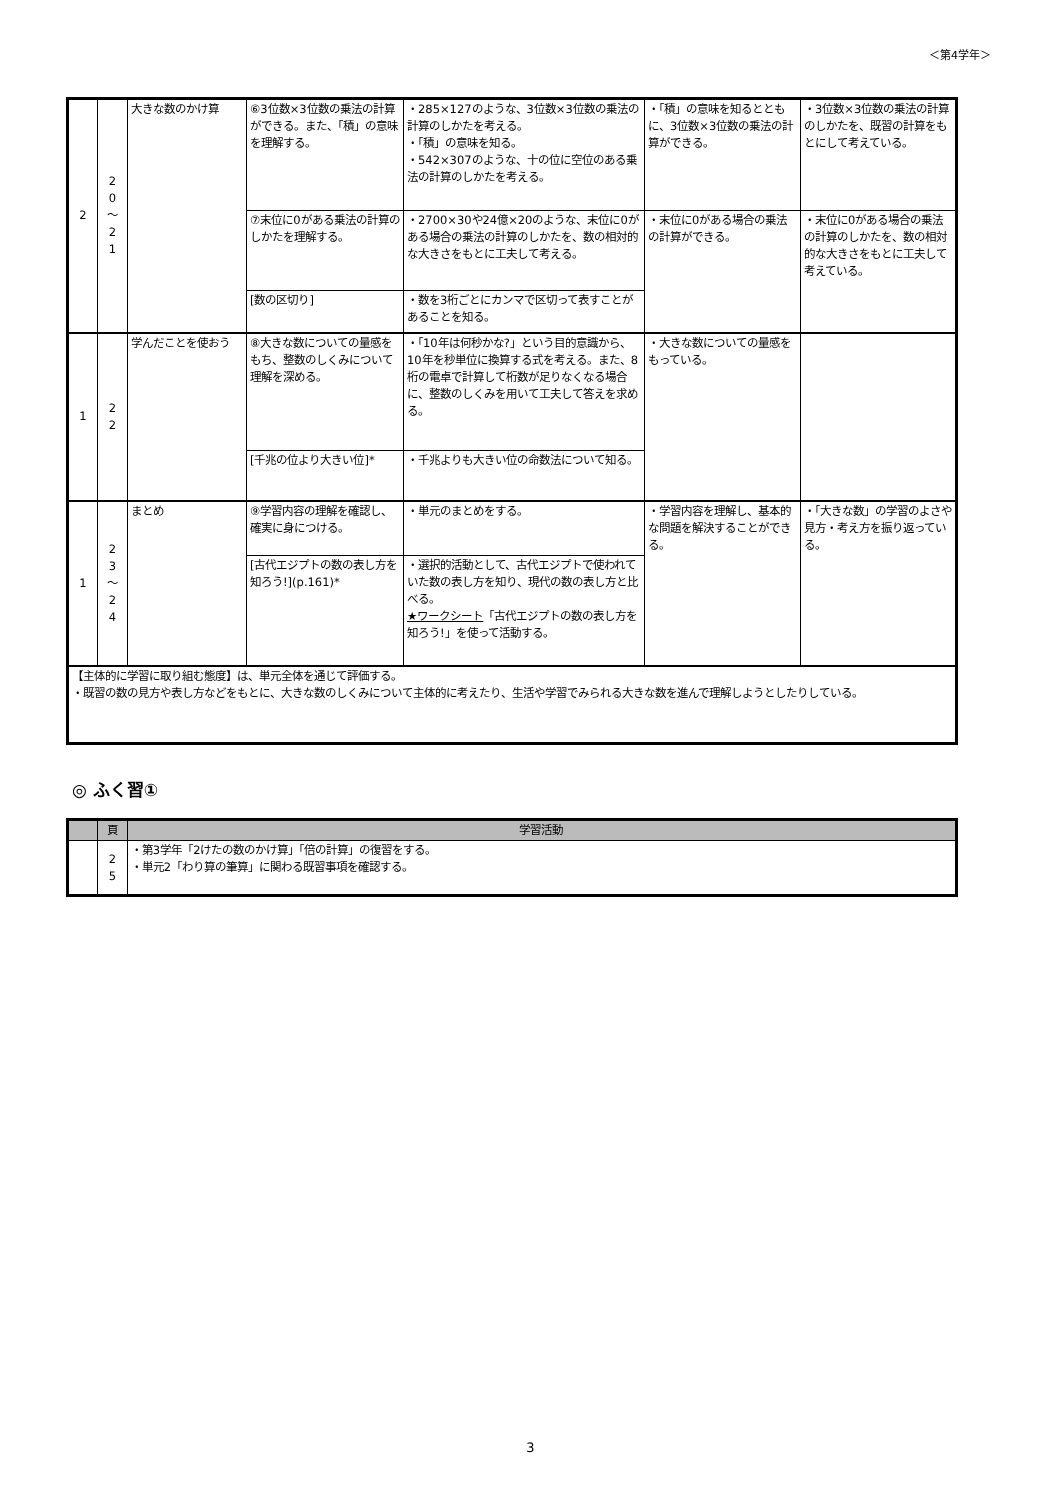＜第4学年＞
| 2 | 2 0 〜 2 1 | 大きな数のかけ算 | ⑥3位数×3位数の乗法の計算ができる。また、「積」の意味を理解する。 | ・285×127のような、3位数×3位数の乗法の計算のしかたを考える。 ・「積」の意味を知る。 ・542×307のような、十の位に空位のある乗法の計算のしかたを考える。 | ・「積」の意味を知るとともに、3位数×3位数の乗法の計算ができる。 | ・3位数×3位数の乗法の計算のしかたを、既習の計算をもとにして考えている。 |
| | | | ⑦末位に0がある乗法の計算のしかたを理解する。 | ・2700×30や24億×20のような、末位に0がある場合の乗法の計算のしかたを、数の相対的な大きさをもとに工夫して考える。 | ・末位に0がある場合の乗法の計算ができる。 | ・末位に0がある場合の乗法の計算のしかたを、数の相対的な大きさをもとに工夫して考えている。 |
| | | | [数の区切り] | ・数を3桁ごとにカンマで区切って表すことがあることを知る。 | | |
| 1 | 2 2 | 学んだことを使おう | ⑧大きな数についての量感をもち、整数のしくみについて理解を深める。 | ・「10年は何秒かな?」という目的意識から、10年を秒単位に換算する式を考える。また、8桁の電卓で計算して桁数が足りなくなる場合に、整数のしくみを用いて工夫して答えを求める。 | ・大きな数についての量感をもっている。 | |
| | | | [千兆の位より大きい位]* | ・千兆よりも大きい位の命数法について知る。 | | |
| 1 | 2 3 〜 2 4 | まとめ | ⑨学習内容の理解を確認し、確実に身につける。 | ・単元のまとめをする。 | ・学習内容を理解し、基本的な問題を解決することができる。 | ・「大きな数」の学習のよさや見方・考え方を振り返っている。 |
| | | | [古代エジプトの数の表し方を知ろう!](p.161)* | ・選択的活動として、古代エジプトで使われていた数の表し方を知り、現代の数の表し方と比べる。 ★ワークシート 「古代エジプトの数の表し方を知ろう!」を使って活動する。 | | |
| 【主体的に学習に取り組む態度】は、単元全体を通じて評価する。 ・既習の数の見方や表し方などをもとに、大きな数のしくみについて主体的に考えたり、生活や学習でみられる大きな数を進んで理解しようとしたりしている。 | | | | | | |
◎ ふく習①
| | 頁 | 学習活動 |
| --- | --- | --- |
| | 2 5 | ・第3学年「2けたの数のかけ算」「倍の計算」の復習をする。 ・単元2「わり算の筆算」に関わる既習事項を確認する。 |
3